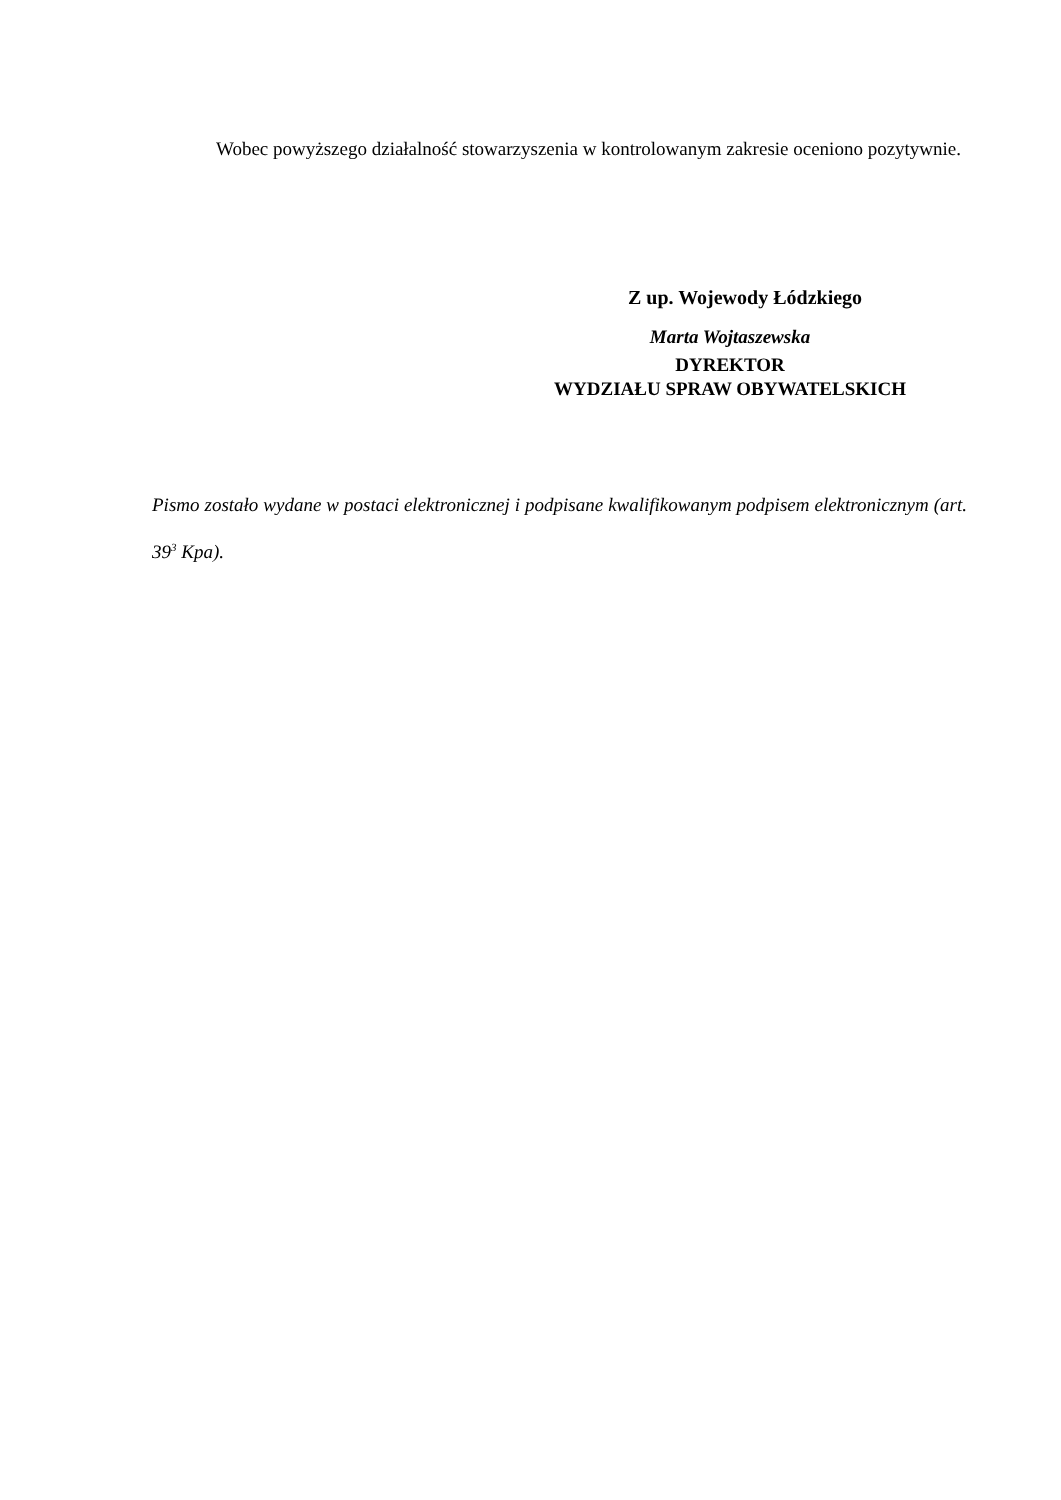Wobec powyższego działalność stowarzyszenia w kontrolowanym zakresie oceniono pozytywnie.
Z up. Wojewody Łódzkiego
Marta Wojtaszewska
DYREKTOR
WYDZIAŁU SPRAW OBYWATELSKICH
Pismo zostało wydane w postaci elektronicznej i podpisane kwalifikowanym podpisem elektronicznym (art. 39<sup>3</sup> Kpa).